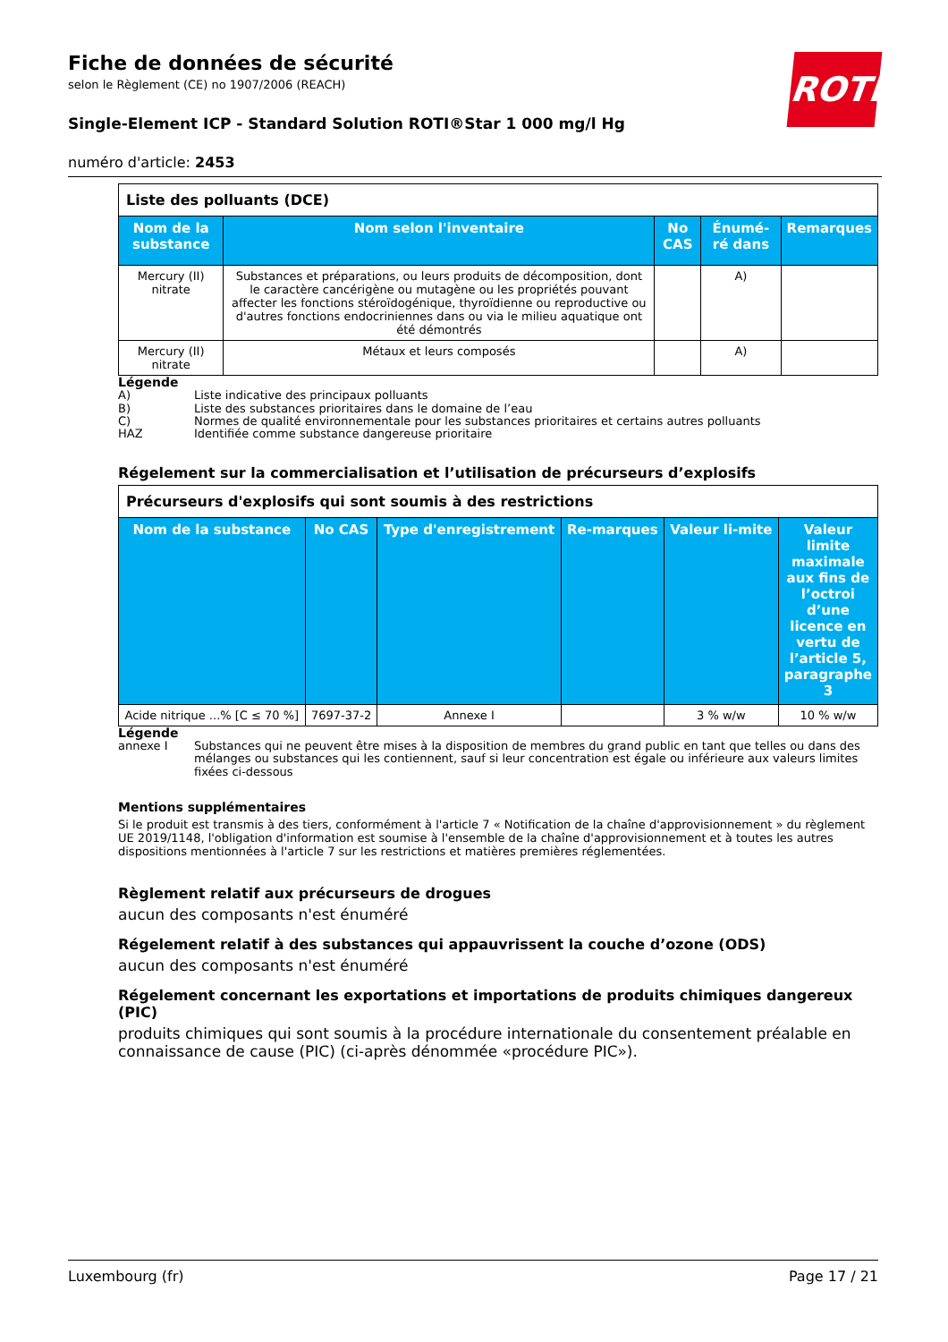Fiche de données de sécurité
selon le Règlement (CE) no 1907/2006 (REACH)
Single-Element ICP - Standard Solution ROTI®Star 1 000 mg/l Hg
numéro d'article: 2453
ROTH
| Liste des polluants (DCE) | | | | |
| Nom de la substance | Nom selon l'inventaire | No CAS | Énumé-ré dans | Remarques |
| Mercury (II) nitrate | Substances et préparations, ou leurs produits de décomposition, dont le caractère cancérigène ou mutagène ou les propriétés pouvant affecter les fonctions stéroïdogénique, thyroïdienne ou reproductive ou d'autres fonctions endocriniennes dans ou via le milieu aquatique ont été démontrés | | A) | |
| Mercury (II) nitrate | Métaux et leurs composés | | A) | |
Légende
A) Liste indicative des principaux polluants
B) Liste des substances prioritaires dans le domaine de l’eau
C) Normes de qualité environnementale pour les substances prioritaires et certains autres polluants
HAZ Identifiée comme substance dangereuse prioritaire
Régelement sur la commercialisation et l’utilisation de précurseurs d’explosifs
| Précurseurs d'explosifs qui sont soumis à des restrictions | | | | | |
| Nom de la substance | No CAS | Type d'enregistrement | Re-marques | Valeur li-mite | Valeur limite maximale aux fins de l’octroi d’une licence en vertu de l’article 5, paragraphe 3 |
| Acide nitrique ...% [C ≤ 70 %] | 7697-37-2 | Annexe I | | 3 % w/w | 10 % w/w |
Légende
annexe I Substances qui ne peuvent être mises à la disposition de membres du grand public en tant que telles ou dans des mélanges ou substances qui les contiennent, sauf si leur concentration est égale ou inférieure aux valeurs limites fixées ci-dessous
Mentions supplémentaires
Si le produit est transmis à des tiers, conformément à l'article 7 « Notification de la chaîne d'approvisionnement » du règlement UE 2019/1148, l'obligation d'information est soumise à l'ensemble de la chaîne d'approvisionnement et à toutes les autres dispositions mentionnées à l'article 7 sur les restrictions et matières premières réglementées.
Règlement relatif aux précurseurs de drogues
aucun des composants n'est énuméré
Régelement relatif à des substances qui appauvrissent la couche d’ozone (ODS)
aucun des composants n'est énuméré
Régelement concernant les exportations et importations de produits chimiques dangereux (PIC)
produits chimiques qui sont soumis à la procédure internationale du consentement préalable en connaissance de cause (PIC) (ci-après dénommée «procédure PIC»).
Luxembourg (fr) Page 17 / 21